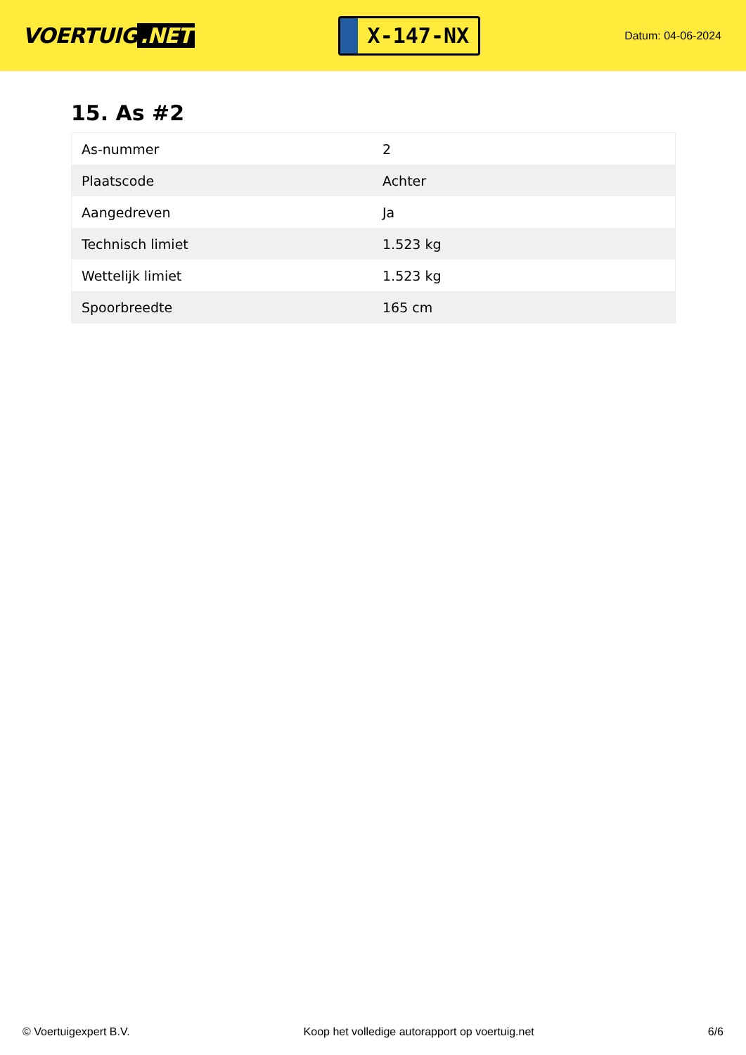VOERTUIG.NET
X-147-NX
Datum: 04-06-2024
15. As #2
| As-nummer | 2 |
| Plaatscode | Achter |
| Aangedreven | Ja |
| Technisch limiet | 1.523 kg |
| Wettelijk limiet | 1.523 kg |
| Spoorbreedte | 165 cm |
© Voertuigexpert B.V. Koop het volledige autorapport op voertuig.net 6/6